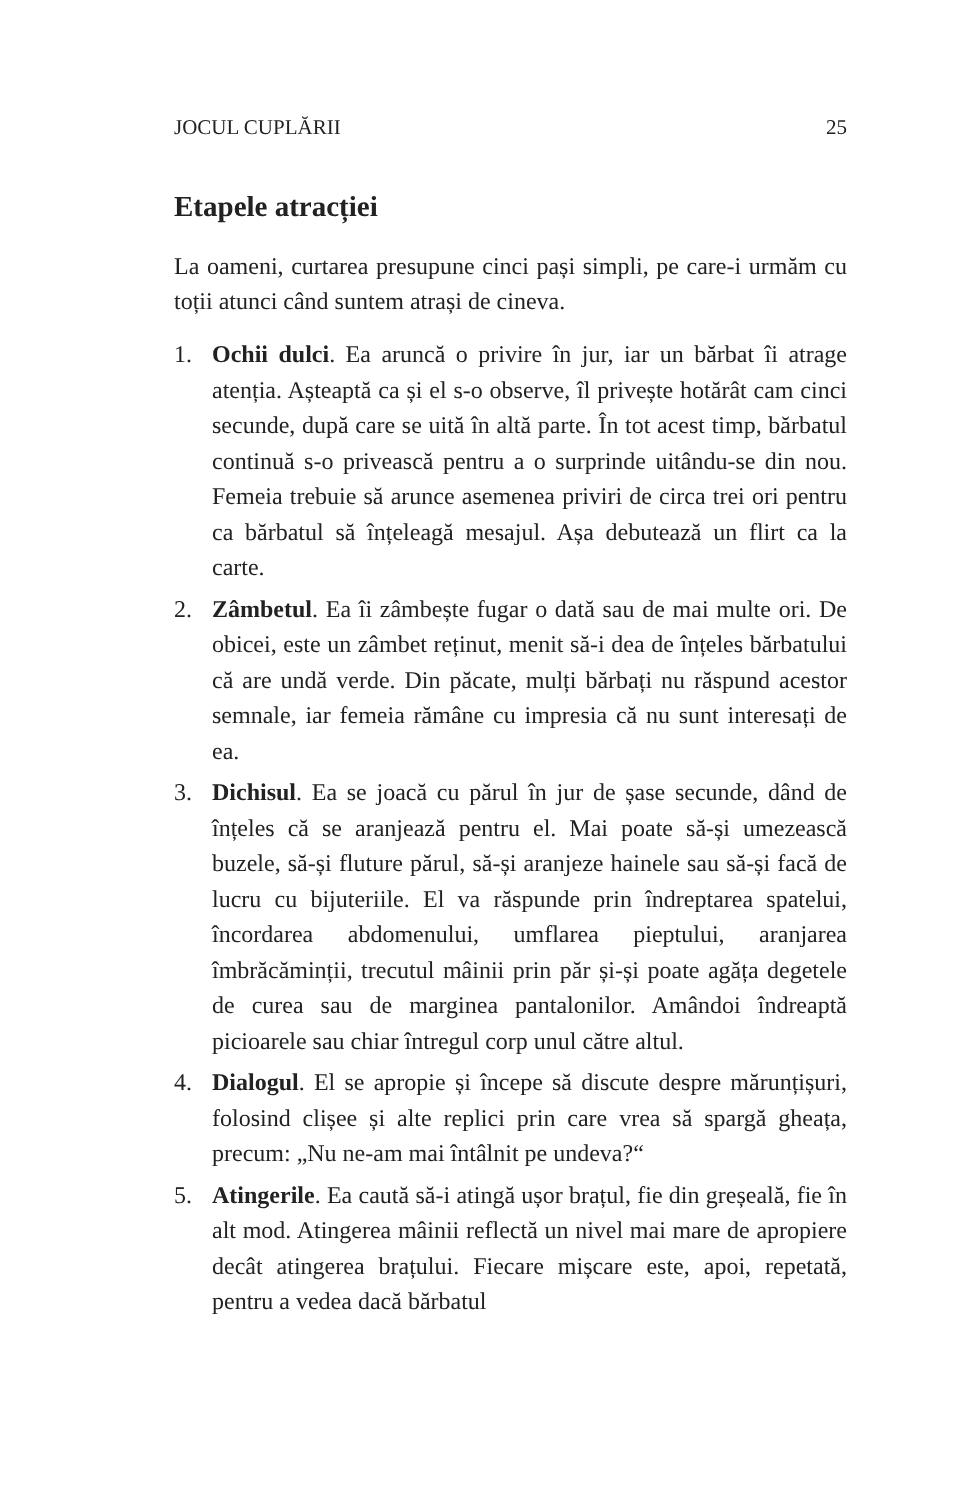JOCUL CUPLĂRII 25
Etapele atracției
La oameni, curtarea presupune cinci pași simpli, pe care-i urmăm cu toții atunci când suntem atrași de cineva.
1. Ochii dulci. Ea aruncă o privire în jur, iar un bărbat îi atrage atenția. Așteaptă ca și el s-o observe, îl privește hotărât cam cinci secunde, după care se uită în altă parte. În tot acest timp, bărbatul continuă s-o privească pentru a o surprinde uitându-se din nou. Femeia trebuie să arunce asemenea priviri de circa trei ori pentru ca bărbatul să înțeleagă mesajul. Așa debutează un flirt ca la carte.
2. Zâmbetul. Ea îi zâmbește fugar o dată sau de mai multe ori. De obicei, este un zâmbet reținut, menit să-i dea de înțeles bărbatului că are undă verde. Din păcate, mulți bărbați nu răspund acestor semnale, iar femeia rămâne cu impresia că nu sunt interesați de ea.
3. Dichisul. Ea se joacă cu părul în jur de șase secunde, dând de înțeles că se aranjează pentru el. Mai poate să-și umezească buzele, să-și fluture părul, să-și aranjeze hainele sau să-și facă de lucru cu bijuteriile. El va răspunde prin îndreptarea spatelui, încordarea abdomenului, umflarea pieptului, aranjarea îmbrăcăminții, trecutul mâinii prin păr și-și poate agăța degetele de curea sau de marginea pantalonilor. Amândoi îndreaptă picioarele sau chiar întregul corp unul către altul.
4. Dialogul. El se apropie și începe să discute despre mărunțișuri, folosind clișee și alte replici prin care vrea să spargă gheața, precum: „Nu ne-am mai întâlnit pe undeva?“
5. Atingerile. Ea caută să-i atingă ușor brațul, fie din greșeală, fie în alt mod. Atingerea mâinii reflectă un nivel mai mare de apropiere decât atingerea brațului. Fiecare mișcare este, apoi, repetată, pentru a vedea dacă bărbatul